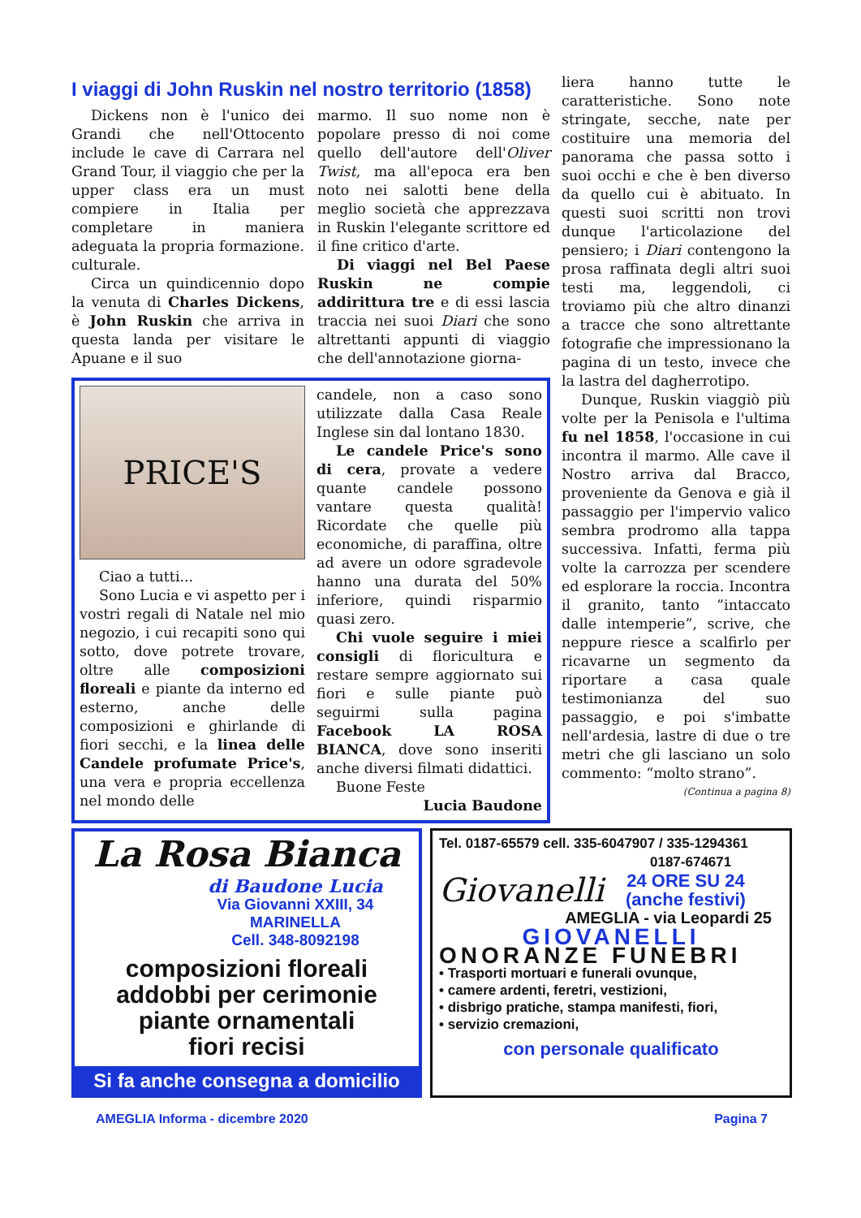I viaggi di John Ruskin nel nostro territorio (1858)
Dickens non è l'unico dei Grandi che nell'Ottocento include le cave di Carrara nel Grand Tour, il viaggio che per la upper class era un must compiere in Italia per completare in maniera adeguata la propria formazione. culturale.
Circa un quindicennio dopo la venuta di Charles Dickens, è John Ruskin che arriva in questa landa per visitare le Apuane e il suo
marmo. Il suo nome non è popolare presso di noi come quello dell'autore dell'Oliver Twist, ma all'epoca era ben noto nei salotti bene della meglio società che apprezzava in Ruskin l'elegante scrittore ed il fine critico d'arte.
Di viaggi nel Bel Paese Ruskin ne compie addirittura tre e di essi lascia traccia nei suoi Diari che sono altrettanti appunti di viaggio che dell'annotazione giorna-
PRICE'S
Ciao a tutti...
Sono Lucia e vi aspetto per i vostri regali di Natale nel mio negozio, i cui recapiti sono qui sotto, dove potrete trovare, oltre alle composizioni floreali e piante da interno ed esterno, anche delle composizioni e ghirlande di fiori secchi, e la linea delle Candele profumate Price's, una vera e propria eccellenza nel mondo delle
candele, non a caso sono utilizzate dalla Casa Reale Inglese sin dal lontano 1830.
Le candele Price's sono di cera, provate a vedere quante candele possono vantare questa qualità! Ricordate che quelle più economiche, di paraffina, oltre ad avere un odore sgradevole hanno una durata del 50% inferiore, quindi risparmio quasi zero.
Chi vuole seguire i miei consigli di floricultura e restare sempre aggiornato sui fiori e sulle piante può seguirmi sulla pagina Facebook LA ROSA BIANCA, dove sono inseriti anche diversi filmati didattici.
Buone Feste
Lucia Baudone
liera hanno tutte le caratteristiche. Sono note stringate, secche, nate per costituire una memoria del panorama che passa sotto i suoi occhi e che è ben diverso da quello cui è abituato. In questi suoi scritti non trovi dunque l'articolazione del pensiero; i Diari contengono la prosa raffinata degli altri suoi testi ma, leggendoli, ci troviamo più che altro dinanzi a tracce che sono altrettante fotografie che impressionano la pagina di un testo, invece che la lastra del dagherrotipo.
Dunque, Ruskin viaggiò più volte per la Penisola e l'ultima fu nel 1858, l'occasione in cui incontra il marmo. Alle cave il Nostro arriva dal Bracco, proveniente da Genova e già il passaggio per l'impervio valico sembra prodromo alla tappa successiva. Infatti, ferma più volte la carrozza per scendere ed esplorare la roccia. Incontra il granito, tanto “intaccato dalle intemperie”, scrive, che neppure riesce a scalfirlo per ricavarne un segmento da riportare a casa quale testimonianza del suo passaggio, e poi s'imbatte nell'ardesia, lastre di due o tre metri che gli lasciano un solo commento: “molto strano”.
(Continua a pagina 8)
La Rosa Bianca
di Baudone Lucia
Via Giovanni XXIII, 34
MARINELLA
Cell. 348-8092198
composizioni floreali
addobbi per cerimonie
piante ornamentali
fiori recisi
Si fa anche consegna a domicilio
Tel. 0187-65579 cell. 335-6047907 / 335-1294361
0187-674671
Giovanelli
24 ORE SU 24
(anche festivi)
AMEGLIA - via Leopardi 25
GIOVANELLI
ONORANZE FUNEBRI
• Trasporti mortuari e funerali ovunque,
• camere ardenti, feretri, vestizioni,
• disbrigo pratiche, stampa manifesti, fiori,
• servizio cremazioni,
con personale qualificato
AMEGLIA Informa - dicembre 2020 Pagina 7